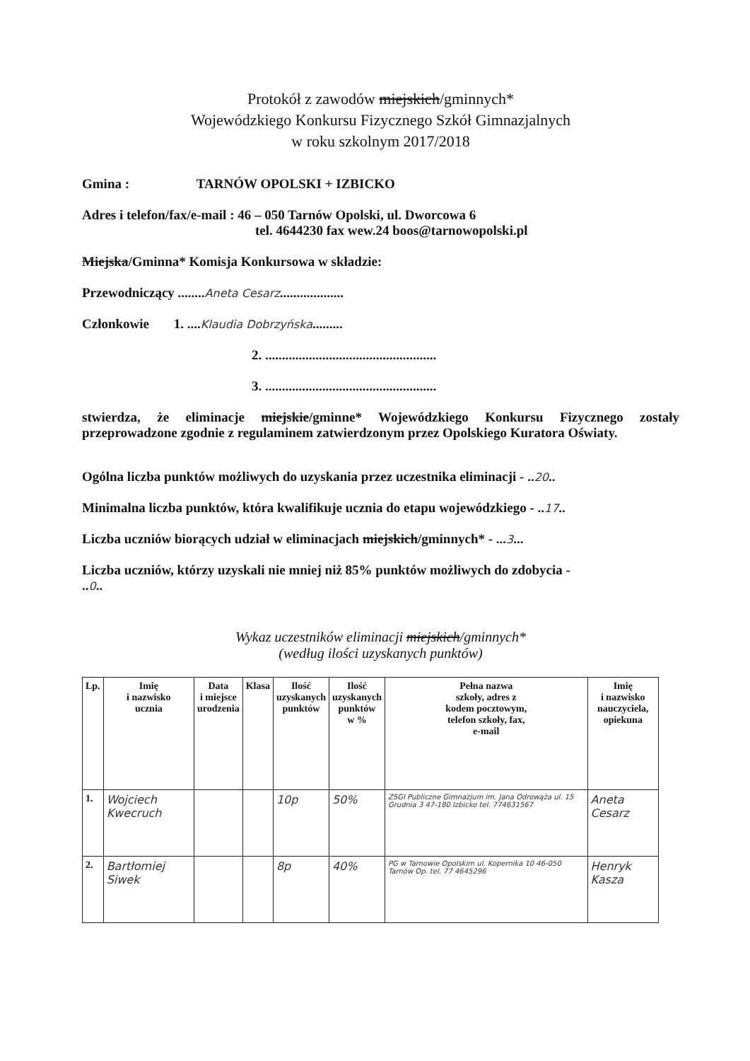Protokół z zawodów miejskich/gminnych*
Wojewódzkiego Konkursu Fizycznego Szkół Gimnazjalnych
w roku szkolnym 2017/2018
Gmina : TARNÓW OPOLSKI + IZBICKO
Adres i telefon/fax/e-mail : 46 – 050 Tarnów Opolski, ul. Dworcowa 6
tel. 4644230 fax wew.24 boos@tarnowopolski.pl
Miejska/Gminna* Komisja Konkursowa w składzie:
Przewodniczący ........Aneta Cesarz...................
Członkowie 1. ....Klaudia Dobrzyńska.........
2. ...................................................
3. ...................................................
stwierdza, że eliminacje miejskie/gminne* Wojewódzkiego Konkursu Fizycznego zostały przeprowadzone zgodnie z regulaminem zatwierdzonym przez Opolskiego Kuratora Oświaty.
Ogólna liczba punktów możliwych do uzyskania przez uczestnika eliminacji - ..20..
Minimalna liczba punktów, która kwalifikuje ucznia do etapu wojewódzkiego - ..17..
Liczba uczniów biorących udział w eliminacjach miejskich/gminnych* - ...3...
Liczba uczniów, którzy uzyskali nie mniej niż 85% punktów możliwych do zdobycia -
..0..
Wykaz uczestników eliminacji miejskich/gminnych*
(według ilości uzyskanych punktów)
| Lp. | Imię i nazwisko ucznia | Data i miejsce urodzenia | Klasa | Ilość uzyskanych punktów | Ilość uzyskanych punktów w % | Pełna nazwa szkoły, adres z kodem pocztowym, telefon szkoły, fax, e-mail | Imię i nazwisko nauczyciela, opiekuna |
| --- | --- | --- | --- | --- | --- | --- | --- |
| 1. | Wojciech Kwecruch | | | 10p | 50% | ZSGI Publiczne Gimnazjum im. Jana Odrowąża ul. 15 Grudnia 3 47-180 Izbicko tel. 774631567 | Aneta Cesarz |
| 2. | Bartłomiej Siwek | | | 8p | 40% | PG w Tarnowie Opolskim ul. Kopernika 10 46-050 Tarnów Op. tel. 77 4645296 | Henryk Kasza |